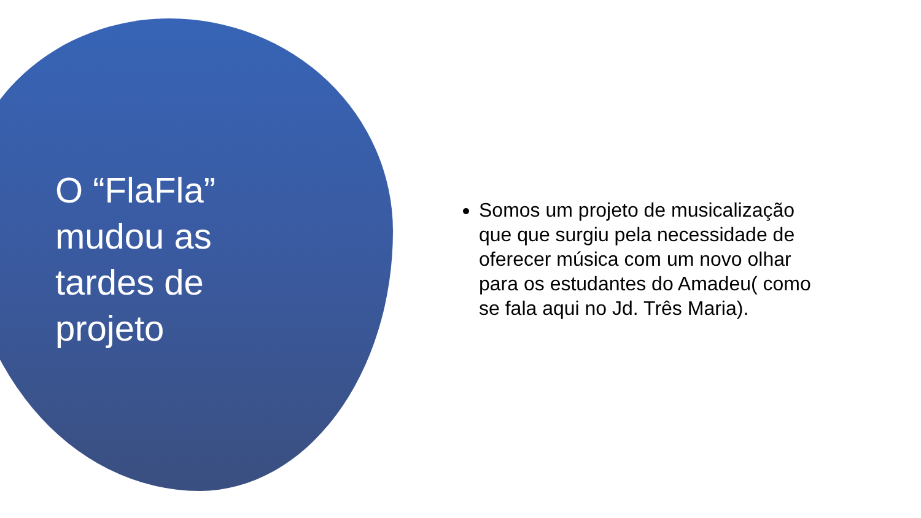O “FlaFla” mudou as tardes de projeto
Somos um projeto de musicalização que que surgiu pela necessidade de oferecer música com um novo olhar para os estudantes do Amadeu( como se fala aqui no Jd. Três Maria).